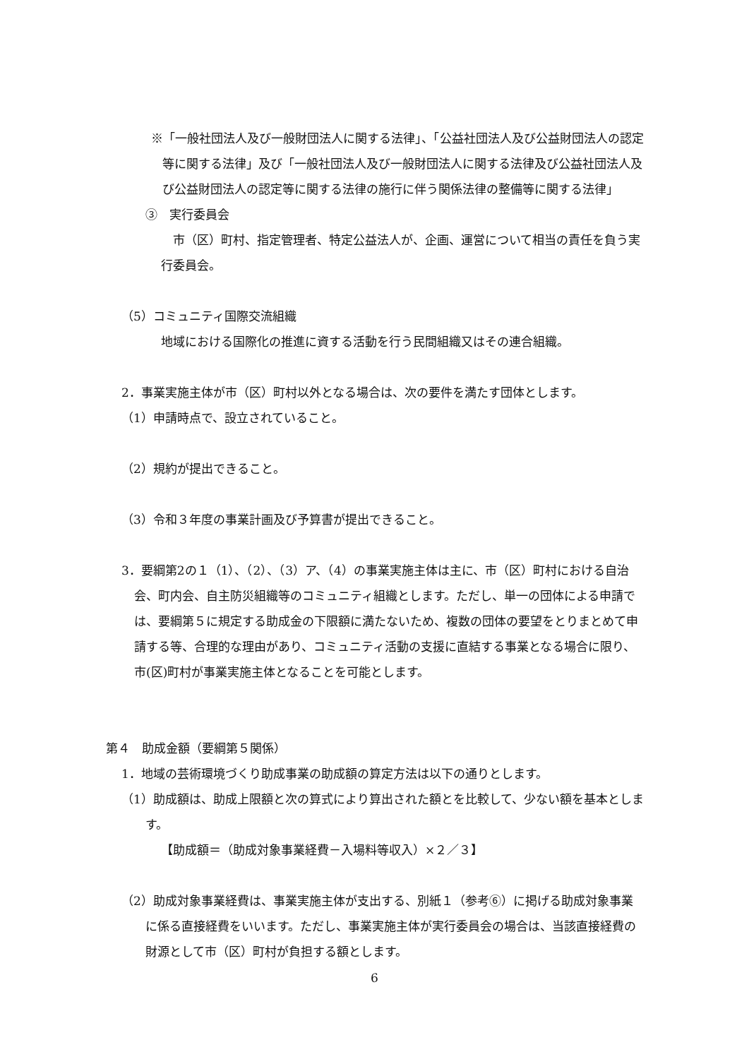※「一般社団法人及び一般財団法人に関する法律」、「公益社団法人及び公益財団法人の認定等に関する法律」及び「一般社団法人及び一般財団法人に関する法律及び公益社団法人及び公益財団法人の認定等に関する法律の施行に伴う関係法律の整備等に関する法律」
③　実行委員会
市（区）町村、指定管理者、特定公益法人が、企画、運営について相当の責任を負う実行委員会。
（5）コミュニティ国際交流組織
地域における国際化の推進に資する活動を行う民間組織又はその連合組織。
2．事業実施主体が市（区）町村以外となる場合は、次の要件を満たす団体とします。
（1）申請時点で、設立されていること。
（2）規約が提出できること。
（3）令和３年度の事業計画及び予算書が提出できること。
3．要綱第2の１（1）、（2）、（3）ア、（4）の事業実施主体は主に、市（区）町村における自治会、町内会、自主防災組織等のコミュニティ組織とします。ただし、単一の団体による申請では、要綱第５に規定する助成金の下限額に満たないため、複数の団体の要望をとりまとめて申請する等、合理的な理由があり、コミュニティ活動の支援に直結する事業となる場合に限り、市(区)町村が事業実施主体となることを可能とします。
第４　助成金額（要綱第５関係）
1．地域の芸術環境づくり助成事業の助成額の算定方法は以下の通りとします。
（1）助成額は、助成上限額と次の算式により算出された額とを比較して、少ない額を基本とします。
【助成額＝（助成対象事業経費－入場料等収入）×２／３】
（2）助成対象事業経費は、事業実施主体が支出する、別紙１（参考⑥）に掲げる助成対象事業に係る直接経費をいいます。ただし、事業実施主体が実行委員会の場合は、当該直接経費の財源として市（区）町村が負担する額とします。
6